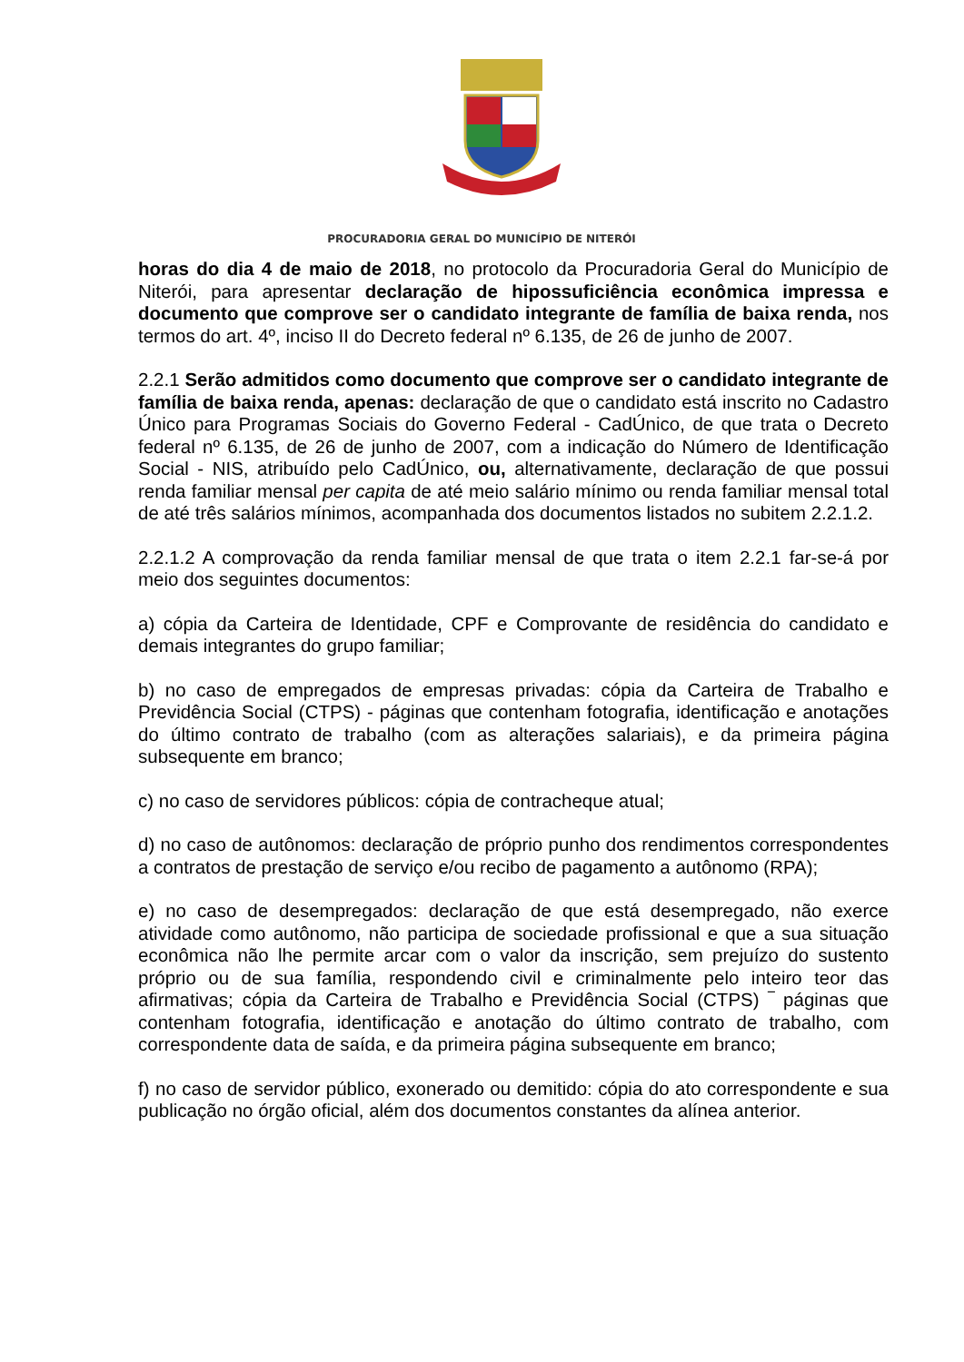PROCURADORIA GERAL DO MUNICÍPIO DE NITERÓI
horas do dia 4 de maio de 2018, no protocolo da Procuradoria Geral do Município de Niterói, para apresentar declaração de hipossuficiência econômica impressa e documento que comprove ser o candidato integrante de família de baixa renda, nos termos do art. 4º, inciso II do Decreto federal nº 6.135, de 26 de junho de 2007.
2.2.1 Serão admitidos como documento que comprove ser o candidato integrante de família de baixa renda, apenas: declaração de que o candidato está inscrito no Cadastro Único para Programas Sociais do Governo Federal - CadÚnico, de que trata o Decreto federal nº 6.135, de 26 de junho de 2007, com a indicação do Número de Identificação Social - NIS, atribuído pelo CadÚnico, ou, alternativamente, declaração de que possui renda familiar mensal per capita de até meio salário mínimo ou renda familiar mensal total de até três salários mínimos, acompanhada dos documentos listados no subitem 2.2.1.2.
2.2.1.2 A comprovação da renda familiar mensal de que trata o item 2.2.1 far-se-á por meio dos seguintes documentos:
a) cópia da Carteira de Identidade, CPF e Comprovante de residência do candidato e demais integrantes do grupo familiar;
b) no caso de empregados de empresas privadas: cópia da Carteira de Trabalho e Previdência Social (CTPS) - páginas que contenham fotografia, identificação e anotações do último contrato de trabalho (com as alterações salariais), e da primeira página subsequente em branco;
c) no caso de servidores públicos: cópia de contracheque atual;
d) no caso de autônomos: declaração de próprio punho dos rendimentos correspondentes a contratos de prestação de serviço e/ou recibo de pagamento a autônomo (RPA);
e) no caso de desempregados: declaração de que está desempregado, não exerce atividade como autônomo, não participa de sociedade profissional e que a sua situação econômica não lhe permite arcar com o valor da inscrição, sem prejuízo do sustento próprio ou de sua família, respondendo civil e criminalmente pelo inteiro teor das afirmativas; cópia da Carteira de Trabalho e Previdência Social (CTPS) ‾ páginas que contenham fotografia, identificação e anotação do último contrato de trabalho, com correspondente data de saída, e da primeira página subsequente em branco;
f) no caso de servidor público, exonerado ou demitido: cópia do ato correspondente e sua publicação no órgão oficial, além dos documentos constantes da alínea anterior.